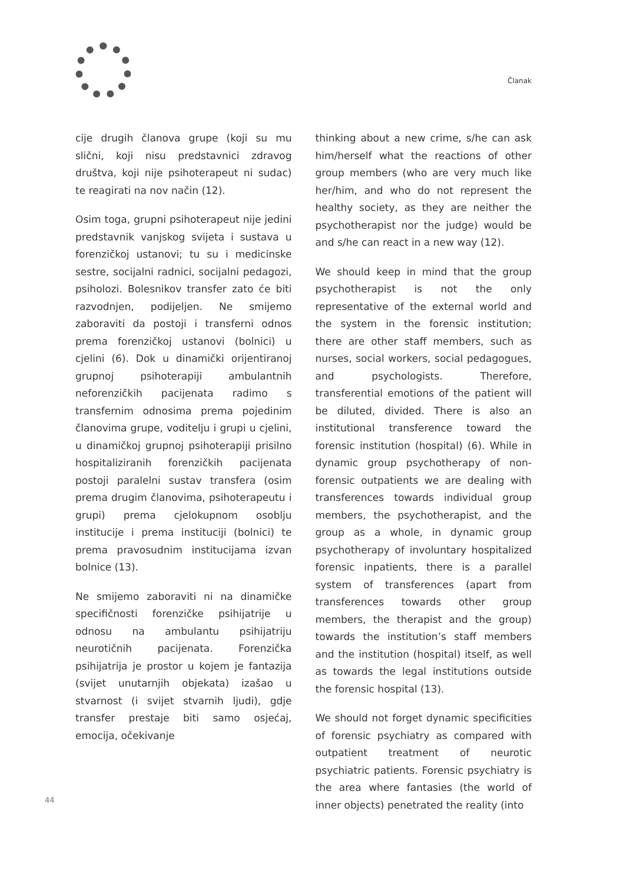Članak
cije drugih članova grupe (koji su mu slični, koji nisu predstavnici zdravog društva, koji nije psihoterapeut ni sudac) te reagirati na nov način (12).
Osim toga, grupni psihoterapeut nije jedini predstavnik vanjskog svijeta i sustava u forenzičkoj ustanovi; tu su i medicinske sestre, socijalni radnici, socijalni pedagozi, psiholozi. Bolesnikov transfer zato će biti razvodnjen, podijeljen. Ne smijemo zaboraviti da postoji i transferni odnos prema forenzičkoj ustanovi (bolnici) u cjelini (6). Dok u dinamički orijentiranoj grupnoj psihoterapiji ambulantnih neforenzičkih pacijenata radimo s transfernim odnosima prema pojedinim članovima grupe, voditelju i grupi u cjelini, u dinamičkoj grupnoj psihoterapiji prisilno hospitaliziranih forenzičkih pacijenata postoji paralelni sustav transfera (osim prema drugim članovima, psihoterapeutu i grupi) prema cjelokupnom osoblju institucije i prema instituciji (bolnici) te prema pravosudnim institucijama izvan bolnice (13).
Ne smijemo zaboraviti ni na dinamičke specifičnosti forenzičke psihijatrije u odnosu na ambulantu psihijatriju neurotičnih pacijenata. Forenzička psihijatrija je prostor u kojem je fantazija (svijet unutarnjih objekata) izašao u stvarnost (i svijet stvarnih ljudi), gdje transfer prestaje biti samo osjećaj, emocija, očekivanje
thinking about a new crime, s/he can ask him/herself what the reactions of other group members (who are very much like her/him, and who do not represent the healthy society, as they are neither the psychotherapist nor the judge) would be and s/he can react in a new way (12).
We should keep in mind that the group psychotherapist is not the only representative of the external world and the system in the forensic institution; there are other staff members, such as nurses, social workers, social pedagogues, and psychologists. Therefore, transferential emotions of the patient will be diluted, divided. There is also an institutional transference toward the forensic institution (hospital) (6). While in dynamic group psychotherapy of non-forensic outpatients we are dealing with transferences towards individual group members, the psychotherapist, and the group as a whole, in dynamic group psychotherapy of involuntary hospitalized forensic inpatients, there is a parallel system of transferences (apart from transferences towards other group members, the therapist and the group) towards the institution’s staff members and the institution (hospital) itself, as well as towards the legal institutions outside the forensic hospital (13).
We should not forget dynamic specificities of forensic psychiatry as compared with outpatient treatment of neurotic psychiatric patients. Forensic psychiatry is the area where fantasies (the world of inner objects) penetrated the reality (into
44